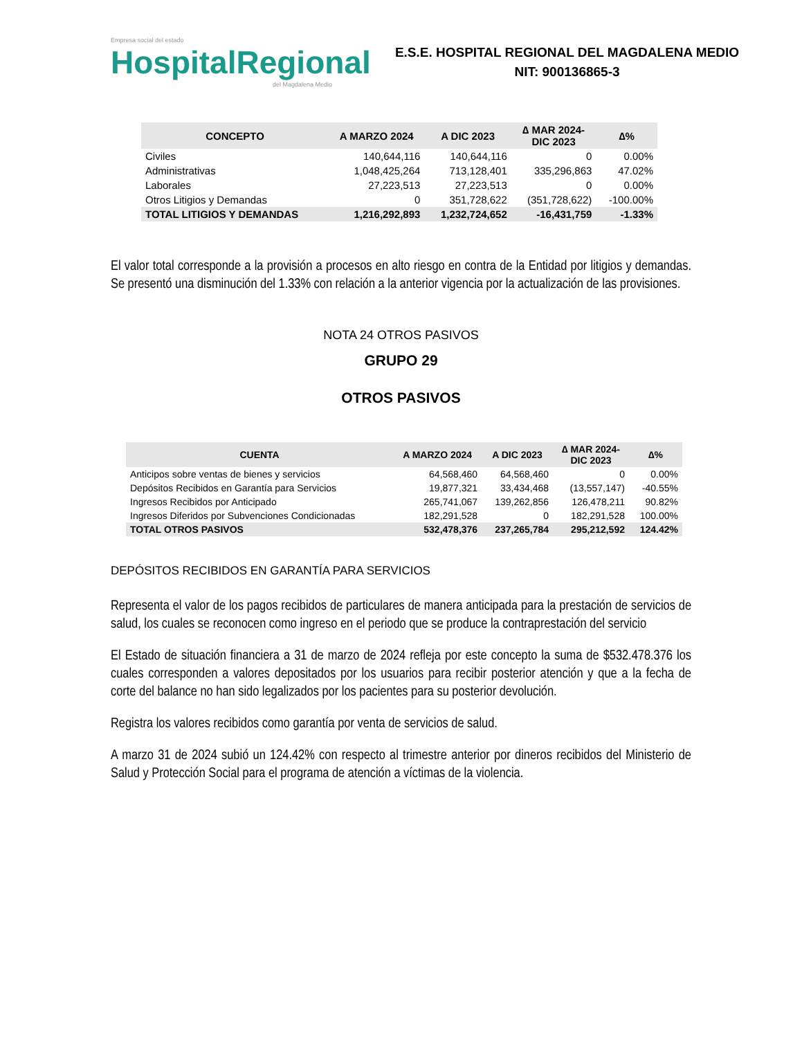Empresa social del estado
HospitalRegional
del Magdalena Medio
E.S.E. HOSPITAL REGIONAL DEL MAGDALENA MEDIO
NIT: 900136865-3
| CONCEPTO | A MARZO 2024 | A DIC 2023 | ∆ MAR 2024- DIC 2023 | ∆% |
| --- | --- | --- | --- | --- |
| Civiles | 140,644,116 | 140,644,116 | 0 | 0.00% |
| Administrativas | 1,048,425,264 | 713,128,401 | 335,296,863 | 47.02% |
| Laborales | 27,223,513 | 27,223,513 | 0 | 0.00% |
| Otros Litigios y Demandas | 0 | 351,728,622 | (351,728,622) | -100.00% |
| TOTAL LITIGIOS Y DEMANDAS | 1,216,292,893 | 1,232,724,652 | -16,431,759 | -1.33% |
El valor total corresponde a la provisión a procesos en alto riesgo en contra de la Entidad por litigios y demandas. Se presentó una disminución del 1.33% con relación a la anterior vigencia por la actualización de las provisiones.
NOTA 24 OTROS PASIVOS
GRUPO 29
OTROS PASIVOS
| CUENTA | A MARZO 2024 | A DIC 2023 | ∆ MAR 2024- DIC 2023 | ∆% |
| --- | --- | --- | --- | --- |
| Anticipos sobre ventas de bienes y servicios | 64,568,460 | 64,568,460 | 0 | 0.00% |
| Depósitos Recibidos en Garantía para Servicios | 19,877,321 | 33,434,468 | (13,557,147) | -40.55% |
| Ingresos Recibidos por Anticipado | 265,741,067 | 139,262,856 | 126,478,211 | 90.82% |
| Ingresos Diferidos por Subvenciones Condicionadas | 182,291,528 | 0 | 182,291,528 | 100.00% |
| TOTAL OTROS PASIVOS | 532,478,376 | 237,265,784 | 295,212,592 | 124.42% |
DEPÓSITOS RECIBIDOS EN GARANTÍA PARA SERVICIOS
Representa el valor de los pagos recibidos de particulares de manera anticipada para la prestación de servicios de salud, los cuales se reconocen como ingreso en el periodo que se produce la contraprestación del servicio
El Estado de situación financiera a 31 de marzo de 2024 refleja por este concepto la suma de $532.478.376 los cuales corresponden a valores depositados por los usuarios para recibir posterior atención y que a la fecha de corte del balance no han sido legalizados por los pacientes para su posterior devolución.
Registra los valores recibidos como garantía por venta de servicios de salud.
A marzo 31 de 2024 subió un 124.42% con respecto al trimestre anterior por dineros recibidos del Ministerio de Salud y Protección Social para el programa de atención a víctimas de la violencia.